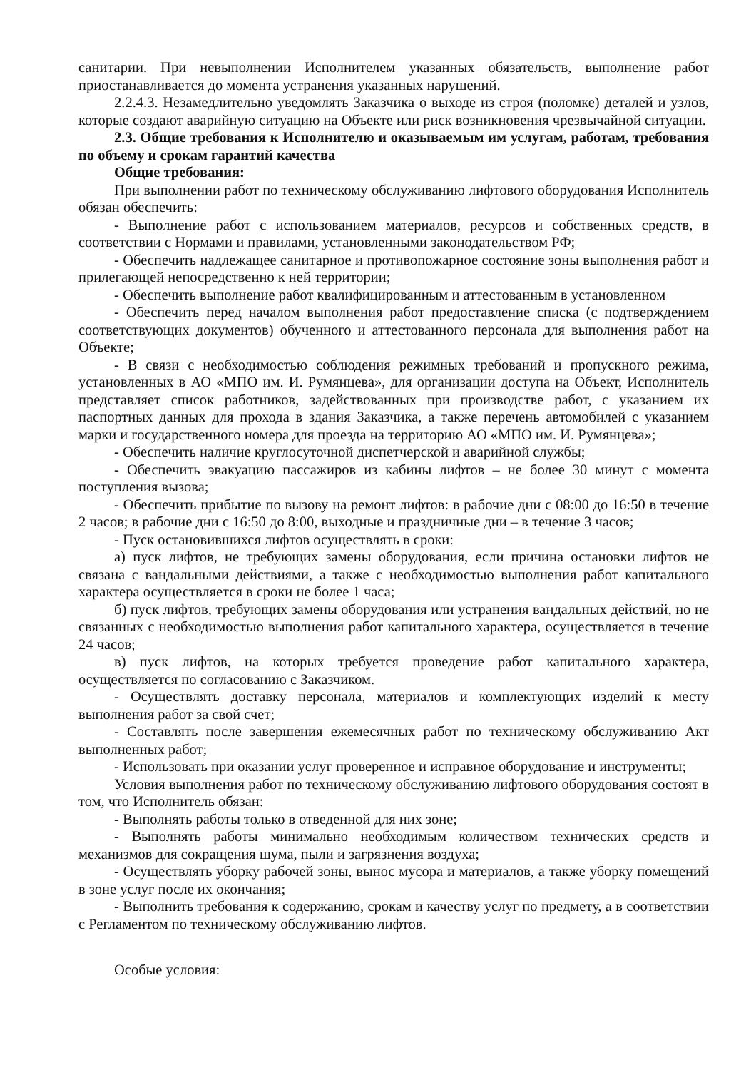санитарии. При невыполнении Исполнителем указанных обязательств, выполнение работ приостанавливается до момента устранения указанных нарушений.
2.2.4.3. Незамедлительно уведомлять Заказчика о выходе из строя (поломке) деталей и узлов, которые создают аварийную ситуацию на Объекте или риск возникновения чрезвычайной ситуации.
2.3. Общие требования к Исполнителю и оказываемым им услугам, работам, требования по объему и срокам гарантий качества
Общие требования:
При выполнении работ по техническому обслуживанию лифтового оборудования Исполнитель обязан обеспечить:
- Выполнение работ с использованием материалов, ресурсов и собственных средств, в соответствии с Нормами и правилами, установленными законодательством РФ;
- Обеспечить надлежащее санитарное и противопожарное состояние зоны выполнения работ и прилегающей непосредственно к ней территории;
- Обеспечить выполнение работ квалифицированным и аттестованным в установленном
- Обеспечить перед началом выполнения работ предоставление списка (с подтверждением соответствующих документов) обученного и аттестованного персонала для выполнения работ на Объекте;
- В связи с необходимостью соблюдения режимных требований и пропускного режима, установленных в АО «МПО им. И. Румянцева», для организации доступа на Объект, Исполнитель представляет список работников, задействованных при производстве работ, с указанием их паспортных данных для прохода в здания Заказчика, а также перечень автомобилей с указанием марки и государственного номера для проезда на территорию АО «МПО им. И. Румянцева»;
- Обеспечить наличие круглосуточной диспетчерской и аварийной службы;
- Обеспечить эвакуацию пассажиров из кабины лифтов – не более 30 минут с момента поступления вызова;
- Обеспечить прибытие по вызову на ремонт лифтов: в рабочие дни с 08:00 до 16:50 в течение 2 часов; в рабочие дни с 16:50 до 8:00, выходные и праздничные дни – в течение 3 часов;
- Пуск остановившихся лифтов осуществлять в сроки:
а) пуск лифтов, не требующих замены оборудования, если причина остановки лифтов не связана с вандальными действиями, а также с необходимостью выполнения работ капитального характера осуществляется в сроки не более 1 часа;
б) пуск лифтов, требующих замены оборудования или устранения вандальных действий, но не связанных с необходимостью выполнения работ капитального характера, осуществляется в течение 24 часов;
в) пуск лифтов, на которых требуется проведение работ капитального характера, осуществляется по согласованию с Заказчиком.
- Осуществлять доставку персонала, материалов и комплектующих изделий к месту выполнения работ за свой счет;
- Составлять после завершения ежемесячных работ по техническому обслуживанию Акт выполненных работ;
- Использовать при оказании услуг проверенное и исправное оборудование и инструменты;
Условия выполнения работ по техническому обслуживанию лифтового оборудования состоят в том, что Исполнитель обязан:
- Выполнять работы только в отведенной для них зоне;
- Выполнять работы минимально необходимым количеством технических средств и механизмов для сокращения шума, пыли и загрязнения воздуха;
- Осуществлять уборку рабочей зоны, вынос мусора и материалов, а также уборку помещений в зоне услуг после их окончания;
- Выполнить требования к содержанию, срокам и качеству услуг по предмету, а в соответствии с Регламентом по техническому обслуживанию лифтов.
Особые условия: